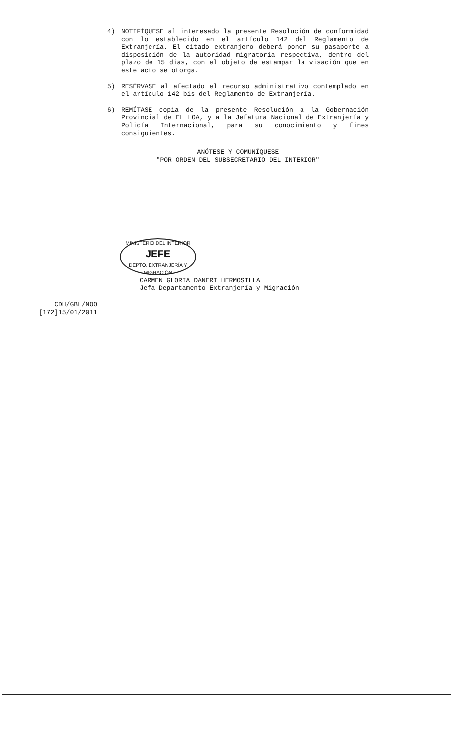4) NOTIFÍQUESE al interesado la presente Resolución de conformidad con lo establecido en el artículo 142 del Reglamento de Extranjería. El citado extranjero deberá poner su pasaporte a disposición de la autoridad migratoria respectiva, dentro del plazo de 15 días, con el objeto de estampar la visación que en este acto se otorga.
5) RESÉRVASE al afectado el recurso administrativo contemplado en el artículo 142 bis del Reglamento de Extranjería.
6) REMÍTASE copia de la presente Resolución a la Gobernación Provincial de EL LOA, y a la Jefatura Nacional de Extranjería y Policía Internacional, para su conocimiento y fines consiguientes.
ANÓTESE Y COMUNÍQUESE
"POR ORDEN DEL SUBSECRETARIO DEL INTERIOR"
MINISTERIO DEL INTERIOR JEFE DEPTO. EXTRANJERÍA Y MIGRACIÓN
CARMEN GLORIA DANERI HERMOSILLA
Jefa Departamento Extranjería y Migración
CDH/GBL/NOO
[172]15/01/2011